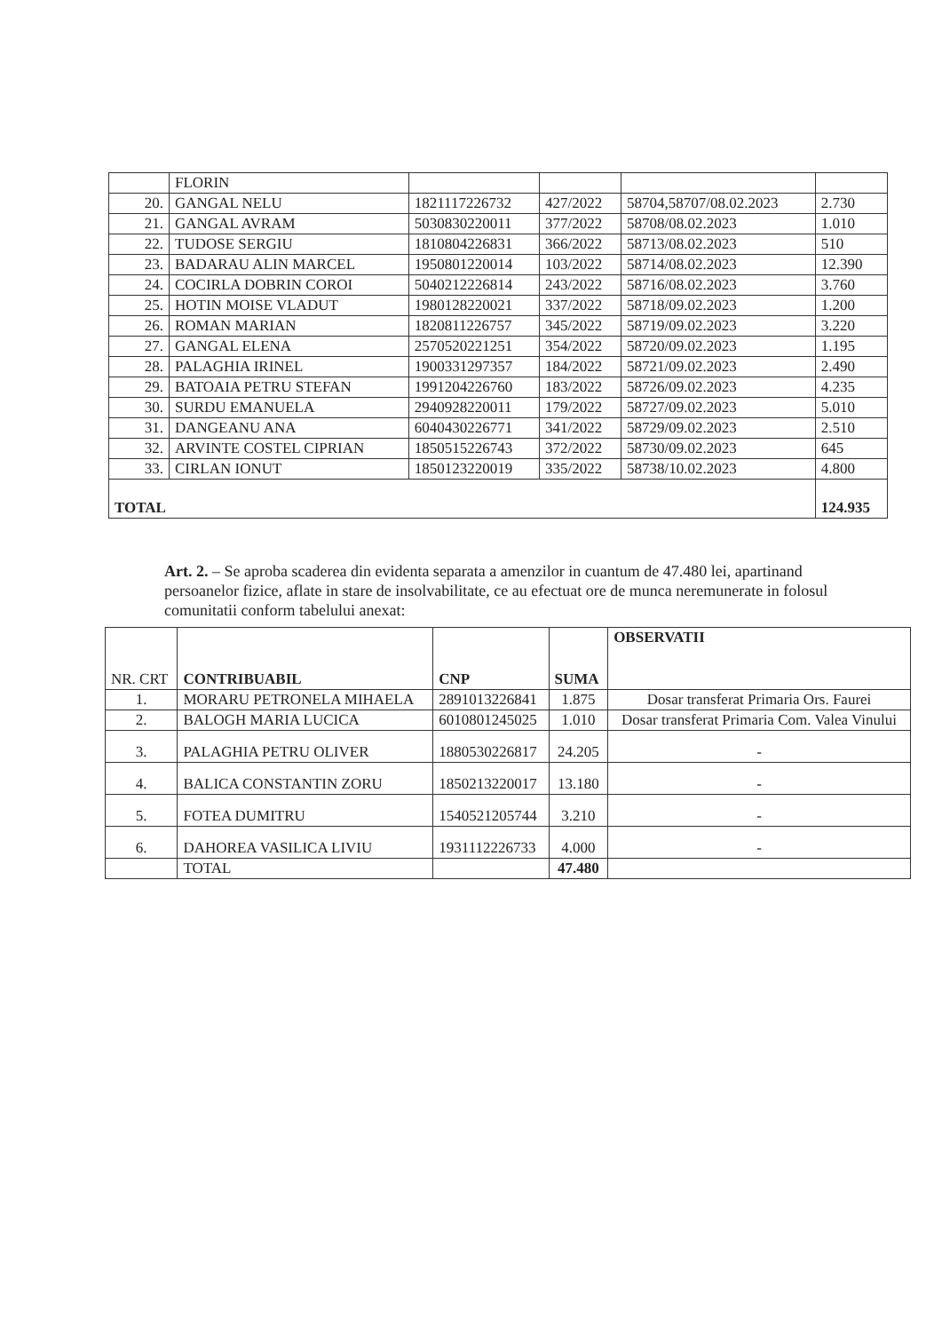| | FLORIN | | | | |
| 20. | GANGAL NELU | 1821117226732 | 427/2022 | 58704,58707/08.02.2023 | 2.730 |
| 21. | GANGAL AVRAM | 5030830220011 | 377/2022 | 58708/08.02.2023 | 1.010 |
| 22. | TUDOSE SERGIU | 1810804226831 | 366/2022 | 58713/08.02.2023 | 510 |
| 23. | BADARAU ALIN MARCEL | 1950801220014 | 103/2022 | 58714/08.02.2023 | 12.390 |
| 24. | COCIRLA DOBRIN COROI | 5040212226814 | 243/2022 | 58716/08.02.2023 | 3.760 |
| 25. | HOTIN MOISE VLADUT | 1980128220021 | 337/2022 | 58718/09.02.2023 | 1.200 |
| 26. | ROMAN MARIAN | 1820811226757 | 345/2022 | 58719/09.02.2023 | 3.220 |
| 27. | GANGAL ELENA | 2570520221251 | 354/2022 | 58720/09.02.2023 | 1.195 |
| 28. | PALAGHIA IRINEL | 1900331297357 | 184/2022 | 58721/09.02.2023 | 2.490 |
| 29. | BATOAIA PETRU STEFAN | 1991204226760 | 183/2022 | 58726/09.02.2023 | 4.235 |
| 30. | SURDU EMANUELA | 2940928220011 | 179/2022 | 58727/09.02.2023 | 5.010 |
| 31. | DANGEANU ANA | 6040430226771 | 341/2022 | 58729/09.02.2023 | 2.510 |
| 32. | ARVINTE COSTEL CIPRIAN | 1850515226743 | 372/2022 | 58730/09.02.2023 | 645 |
| 33. | CIRLAN IONUT | 1850123220019 | 335/2022 | 58738/10.02.2023 | 4.800 |
| TOTAL | | | | | 124.935 |
Art. 2. – Se aproba scaderea din evidenta separata a amenzilor in cuantum de 47.480 lei, apartinand persoanelor fizice, aflate in stare de insolvabilitate, ce au efectuat ore de munca neremunerate in folosul comunitatii conform tabelului anexat:
| NR. CRT | CONTRIBUABIL | CNP | SUMA | OBSERVATII |
| --- | --- | --- | --- | --- |
| 1. | MORARU PETRONELA MIHAELA | 2891013226841 | 1.875 | Dosar transferat Primaria Ors. Faurei |
| 2. | BALOGH MARIA LUCICA | 6010801245025 | 1.010 | Dosar transferat Primaria Com. Valea Vinului |
| 3. | PALAGHIA PETRU OLIVER | 1880530226817 | 24.205 | - |
| 4. | BALICA CONSTANTIN ZORU | 1850213220017 | 13.180 | - |
| 5. | FOTEA DUMITRU | 1540521205744 | 3.210 | - |
| 6. | DAHOREA VASILICA LIVIU | 1931112226733 | 4.000 | - |
| | TOTAL | | 47.480 | |